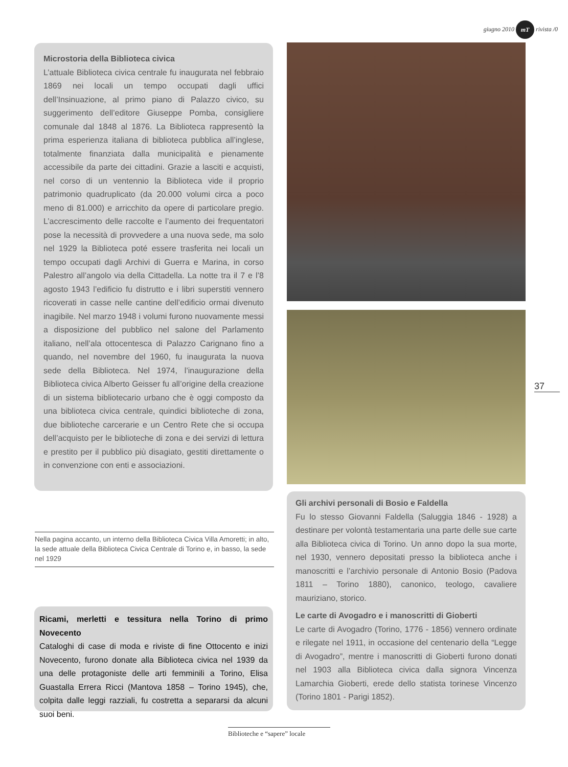giugno 2010 mT rivista /0
Microstoria della Biblioteca civica
L’attuale Biblioteca civica centrale fu inaugurata nel febbraio 1869 nei locali un tempo occupati dagli uffici dell’Insinuazione, al primo piano di Palazzo civico, su suggerimento dell’editore Giuseppe Pomba, consigliere comunale dal 1848 al 1876. La Biblioteca rappresentò la prima esperienza italiana di biblioteca pubblica all’inglese, totalmente finanziata dalla municipalità e pienamente accessibile da parte dei cittadini. Grazie a lasciti e acquisti, nel corso di un ventennio la Biblioteca vide il proprio patrimonio quadruplicato (da 20.000 volumi circa a poco meno di 81.000) e arricchito da opere di particolare pregio. L’accrescimento delle raccolte e l’aumento dei frequentatori pose la necessità di provvedere a una nuova sede, ma solo nel 1929 la Biblioteca poté essere trasferita nei locali un tempo occupati dagli Archivi di Guerra e Marina, in corso Palestro all’angolo via della Cittadella. La notte tra il 7 e l’8 agosto 1943 l’edificio fu distrutto e i libri superstiti vennero ricoverati in casse nelle cantine dell’edificio ormai divenuto inagibile. Nel marzo 1948 i volumi furono nuovamente messi a disposizione del pubblico nel salone del Parlamento italiano, nell’ala ottocentesca di Palazzo Carignano fino a quando, nel novembre del 1960, fu inaugurata la nuova sede della Biblioteca. Nel 1974, l’inaugurazione della Biblioteca civica Alberto Geisser fu all’origine della creazione di un sistema bibliotecario urbano che è oggi composto da una biblioteca civica centrale, quindici biblioteche di zona, due biblioteche carcerarie e un Centro Rete che si occupa dell’acquisto per le biblioteche di zona e dei servizi di lettura e prestito per il pubblico più disagiato, gestiti direttamente o in convenzione con enti e associazioni.
Nella pagina accanto, un interno della Biblioteca Civica Villa Amoretti; in alto, la sede attuale della Biblioteca Civica Centrale di Torino e, in basso, la sede nel 1929
Ricami, merletti e tessitura nella Torino di primo Novecento
Cataloghi di case di moda e riviste di fine Ottocento e inizi Novecento, furono donate alla Biblioteca civica nel 1939 da una delle protagoniste delle arti femminili a Torino, Elisa Guastalla Errera Ricci (Mantova 1858 – Torino 1945), che, colpita dalle leggi razziali, fu costretta a separarsi da alcuni suoi beni.
Gli archivi personali di Bosio e Faldella
Fu lo stesso Giovanni Faldella (Saluggia 1846 - 1928) a destinare per volontà testamentaria una parte delle sue carte alla Biblioteca civica di Torino. Un anno dopo la sua morte, nel 1930, vennero depositati presso la biblioteca anche i manoscritti e l’archivio personale di Antonio Bosio (Padova 1811 – Torino 1880), canonico, teologo, cavaliere mauriziano, storico.
Le carte di Avogadro e i manoscritti di Gioberti
Le carte di Avogadro (Torino, 1776 - 1856) vennero ordinate e rilegate nel 1911, in occasione del centenario della “Legge di Avogadro”, mentre i manoscritti di Gioberti furono donati nel 1903 alla Biblioteca civica dalla signora Vincenza Lamarchia Gioberti, erede dello statista torinese Vincenzo (Torino 1801 - Parigi 1852).
37
Biblioteche e “sapere” locale